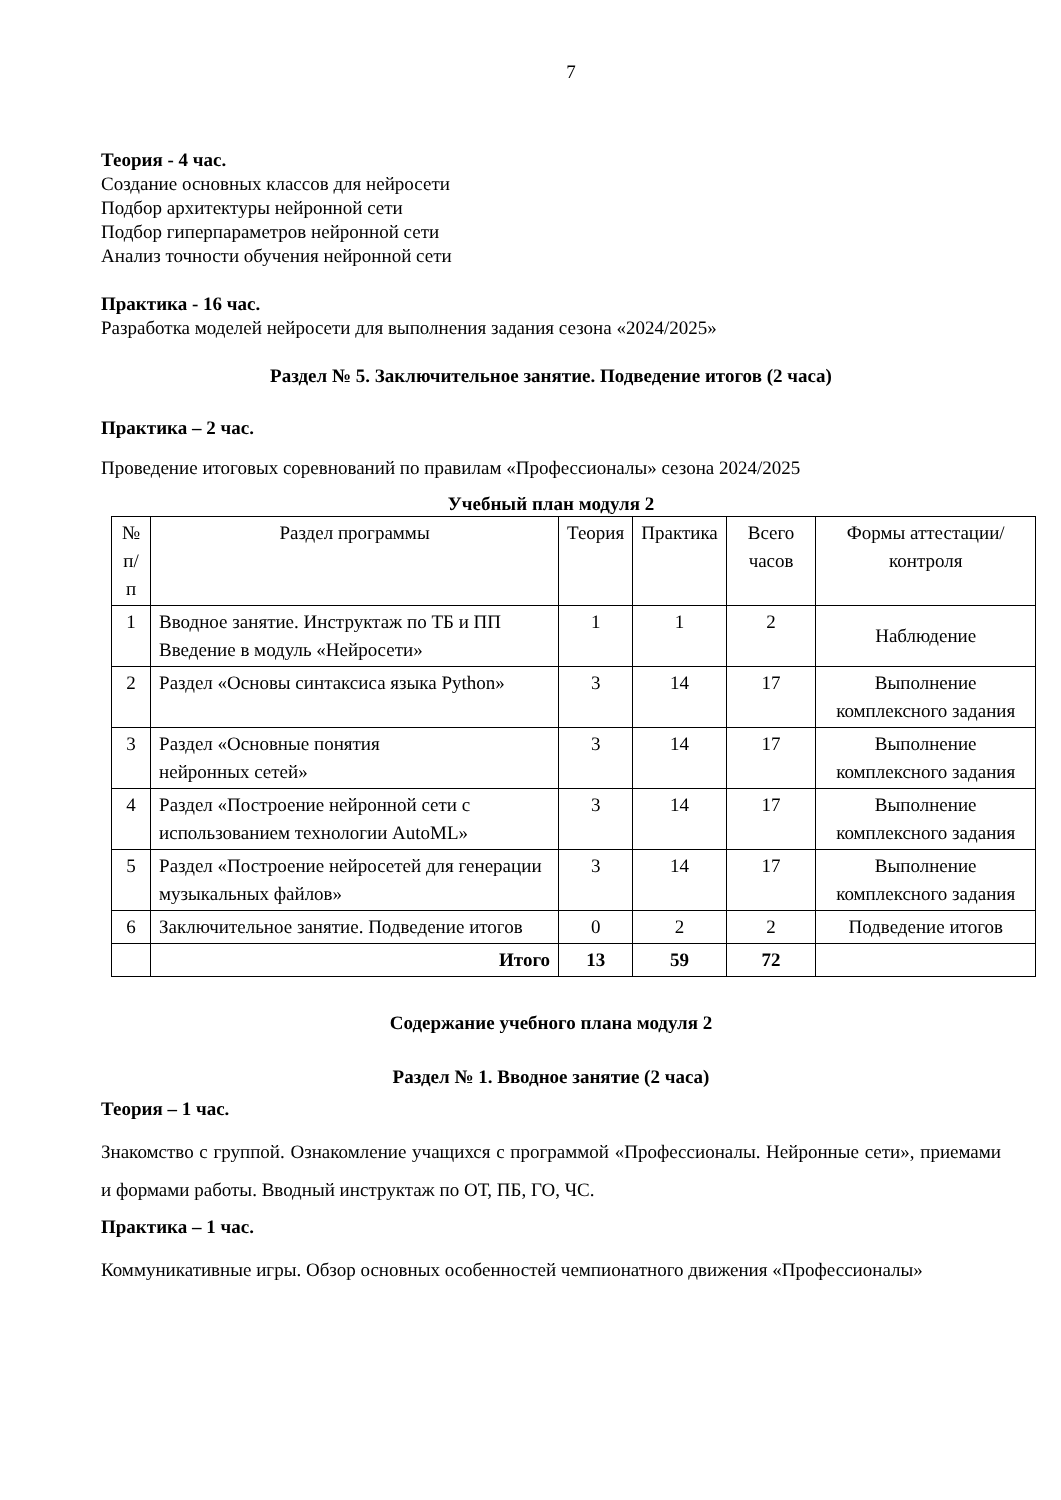7
Теория - 4 час.
Создание основных классов для нейросети
Подбор архитектуры нейронной сети
Подбор гиперпараметров нейронной сети
Анализ точности обучения нейронной сети
Практика - 16 час.
Разработка моделей нейросети для выполнения задания сезона «2024/2025»
Раздел № 5. Заключительное занятие. Подведение итогов (2 часа)
Практика – 2 час.
Проведение итоговых соревнований по правилам «Профессионалы» сезона 2024/2025
Учебный план модуля 2
| № п/п | Раздел программы | Теория | Практика | Всего часов | Формы аттестации/контроля |
| --- | --- | --- | --- | --- | --- |
| 1 | Вводное занятие. Инструктаж по ТБ и ПП Введение в модуль «Нейросети» | 1 | 1 | 2 | Наблюдение |
| 2 | Раздел «Основы синтаксиса языка Python» | 3 | 14 | 17 | Выполнение комплексного задания |
| 3 | Раздел «Основные понятия нейронных сетей» | 3 | 14 | 17 | Выполнение комплексного задания |
| 4 | Раздел «Построение нейронной сети с использованием технологии AutoML» | 3 | 14 | 17 | Выполнение комплексного задания |
| 5 | Раздел «Построение нейросетей для генерации музыкальных файлов» | 3 | 14 | 17 | Выполнение комплексного задания |
| 6 | Заключительное занятие. Подведение итогов | 0 | 2 | 2 | Подведение итогов |
| | Итого | 13 | 59 | 72 | |
Содержание учебного плана модуля 2
Раздел № 1. Вводное занятие (2 часа)
Теория – 1 час.
Знакомство с группой. Ознакомление учащихся с программой «Профессионалы. Нейронные сети», приемами и формами работы. Вводный инструктаж по ОТ, ПБ, ГО, ЧС.
Практика – 1 час.
Коммуникативные игры. Обзор основных особенностей чемпионатного движения «Профессионалы»